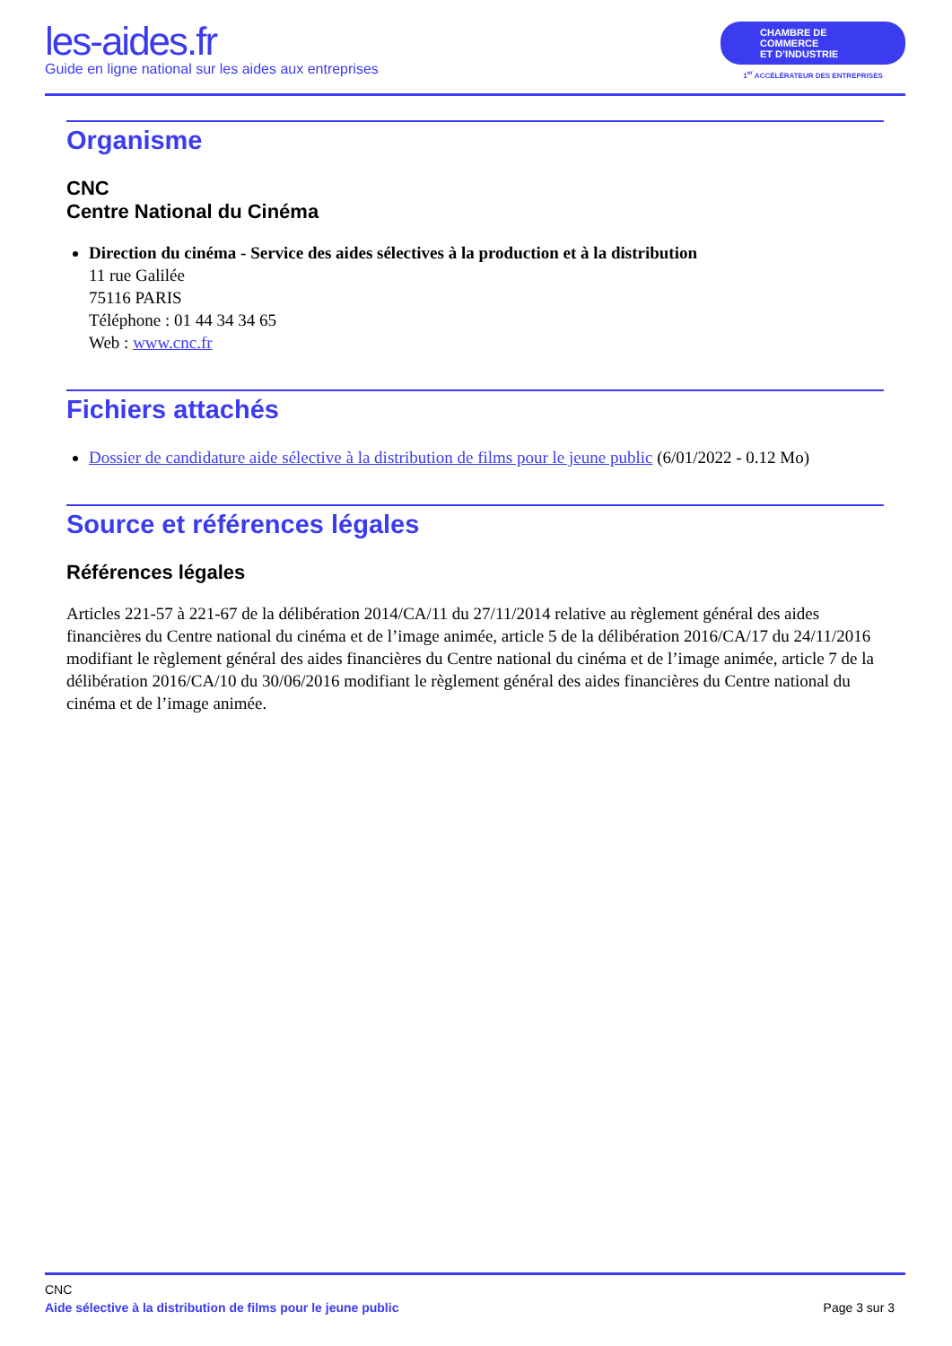les-aides.fr
Guide en ligne national sur les aides aux entreprises
CHAMBRE DE COMMERCE
ET D’INDUSTRIE
1<sup>er</sup> ACCÉLÉRATEUR DES ENTREPRISES
Organisme
CNC
Centre National du Cinéma
Direction du cinéma - Service des aides sélectives à la production et à la distribution
11 rue Galilée
75116 PARIS
Téléphone : 01 44 34 34 65
Web : www.cnc.fr
Fichiers attachés
Dossier de candidature aide sélective à la distribution de films pour le jeune public (6/01/2022 - 0.12 Mo)
Source et références légales
Références légales
Articles 221-57 à 221-67 de la délibération 2014/CA/11 du 27/11/2014 relative au règlement général des aides financières du Centre national du cinéma et de l’image animée, article 5 de la délibération 2016/CA/17 du 24/11/2016 modifiant le règlement général des aides financières du Centre national du cinéma et de l’image animée, article 7 de la délibération 2016/CA/10 du 30/06/2016 modifiant le règlement général des aides financières du Centre national du cinéma et de l’image animée.
CNC
Aide sélective à la distribution de films pour le jeune public Page 3 sur 3